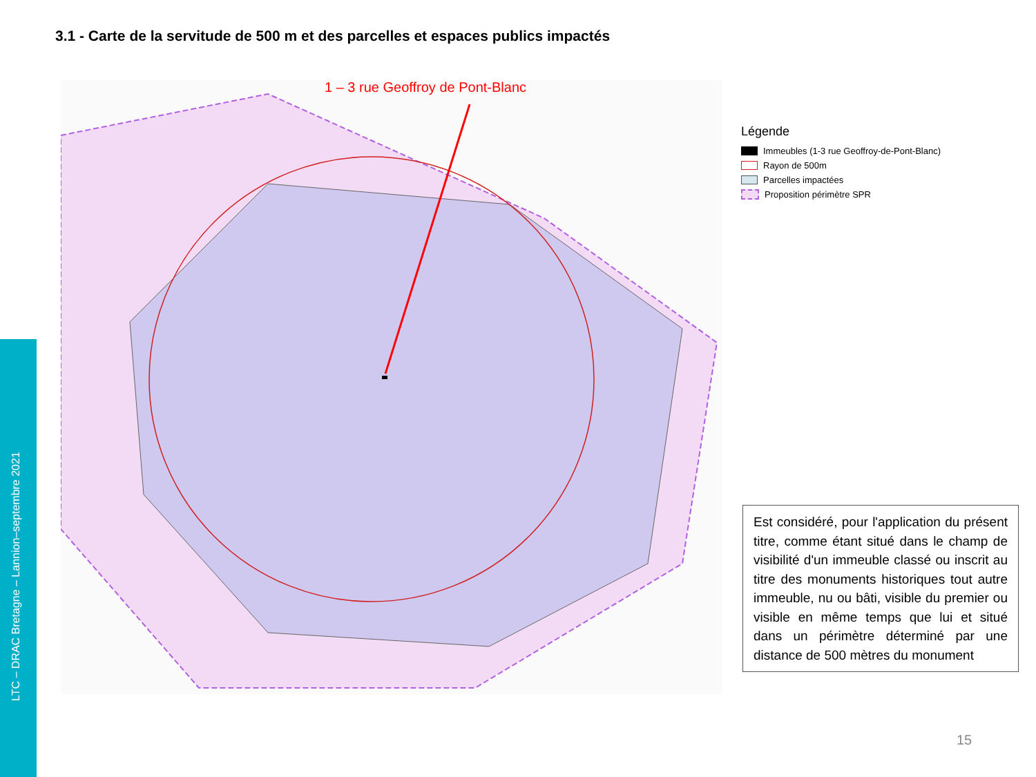3.1 - Carte de la servitude de 500 m et des parcelles et espaces publics impactés
LTC – DRAC Bretagne – Lannion–septembre 2021
1 – 3 rue Geoffroy de Pont-Blanc
Légende
Immeubles (1-3 rue Geoffroy-de-Pont-Blanc)
Rayon de 500m
Parcelles impactées
Proposition périmètre SPR
Est considéré, pour l'application du présent titre, comme étant situé dans le champ de visibilité d'un immeuble classé ou inscrit au titre des monuments historiques tout autre immeuble, nu ou bâti, visible du premier ou visible en même temps que lui et situé dans un périmètre déterminé par une distance de 500 mètres du monument
15